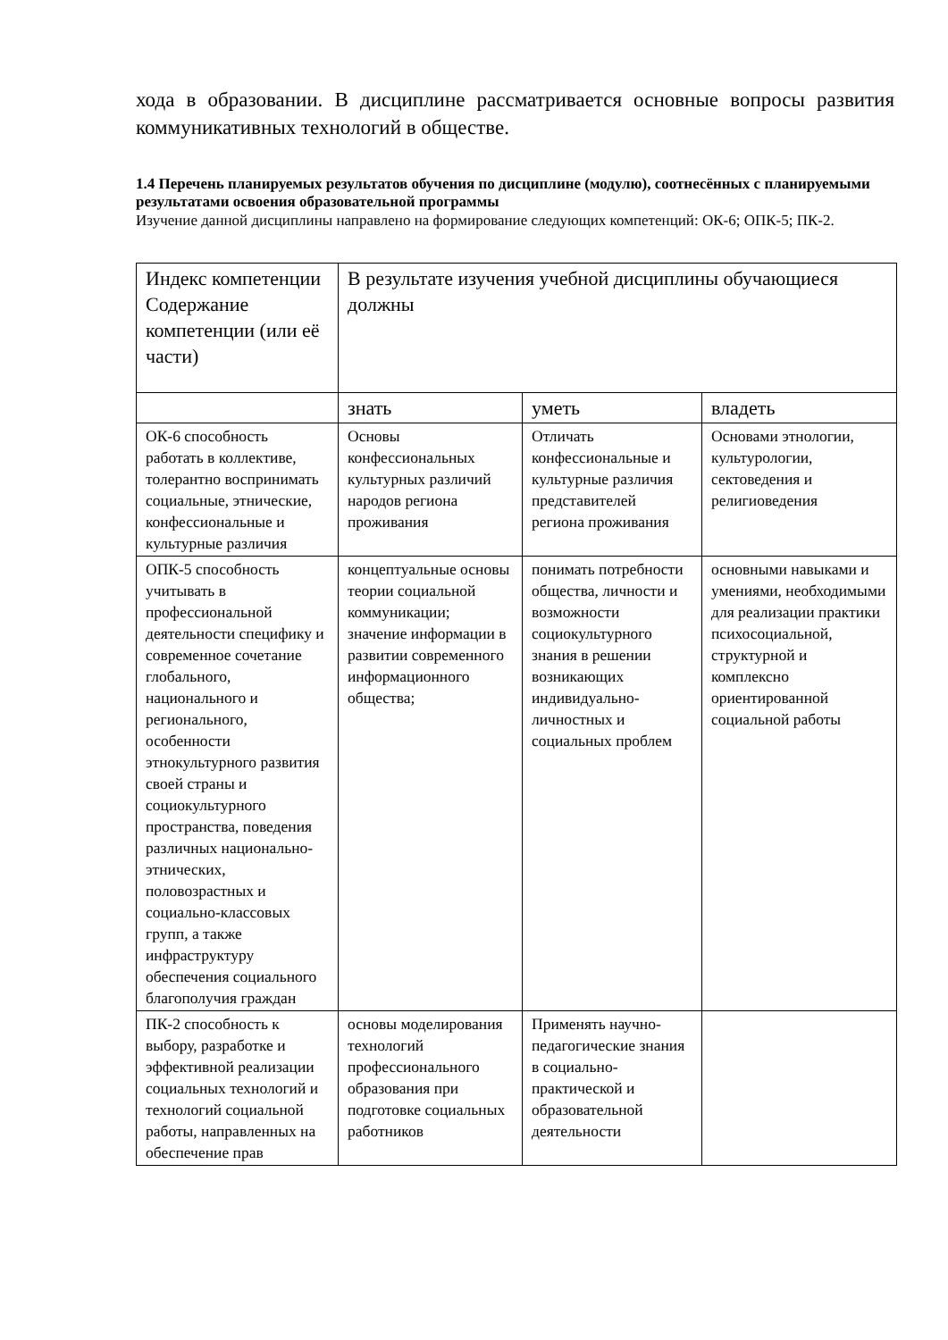хода в образовании. В дисциплине рассматривается основные вопросы развития коммуникативных технологий в обществе.
1.4 Перечень планируемых результатов обучения по дисциплине (модулю), соотнесённых с планируемыми результатами освоения образовательной программы
Изучение данной дисциплины направлено на формирование следующих компетенций: ОК-6; ОПК-5; ПК-2.
| Индекс компетенции Содержание компетенции (или её части) | В результате изучения учебной дисциплины обучающиеся должны | | |
| --- | --- | --- | --- |
| | знать | уметь | владеть |
| ОК-6 способность работать в коллективе, толерантно воспринимать социальные, этнические, конфессиональные и культурные различия | Основы конфессиональных культурных различий народов региона проживания | Отличать конфессиональные и культурные различия представителей региона проживания | Основами этнологии, культурологии, сектоведения и религиоведения |
| ОПК-5 способность учитывать в профессиональной деятельности специфику и современное сочетание глобального, национального и регионального, особенности этнокультурного развития своей страны и социокультурного пространства, поведения различных национально-этнических, половозрастных и социально-классовых групп, а также инфраструктуру обеспечения социального благополучия граждан | концептуальные основы теории социальной коммуникации; значение информации в развитии современного информационного общества; | понимать потребности общества, личности и возможности социокультурного знания в решении возникающих индивидуально-личностных и социальных проблем | основными навыками и умениями, необходимыми для реализации практики психосоциальной, структурной и комплексно ориентированной социальной работы |
| ПК-2 способность к выбору, разработке и эффективной реализации социальных технологий и технологий социальной работы, направленных на обеспечение прав | основы моделирования технологий профессионального образования при подготовке социальных работников | Применять научно-педагогические знания в социально-практической и образовательной деятельности | |